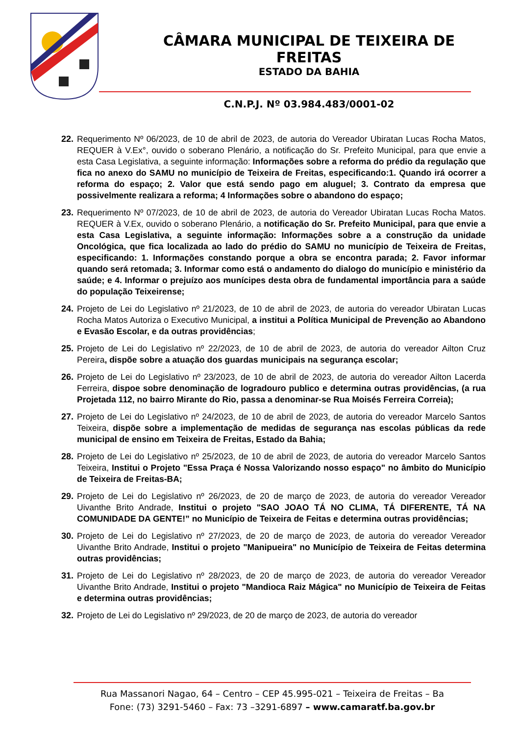CÂMARA MUNICIPAL DE TEIXEIRA DE FREITAS
ESTADO DA BAHIA
C.N.P.J. Nº 03.984.483/0001-02
22.
Requerimento Nº 06/2023, de 10 de abril de 2023, de autoria do Vereador Ubiratan Lucas Rocha Matos, REQUER à V.Ex°, ouvido o soberano Plenário, a notificação do Sr. Prefeito Municipal, para que envie a esta Casa Legislativa, a seguinte informação: Informações sobre a reforma do prédio da regulação que fica no anexo do SAMU no município de Teixeira de Freitas, especificando:1. Quando irá ocorrer a reforma do espaço; 2. Valor que está sendo pago em aluguel; 3. Contrato da empresa que possivelmente realizara a reforma; 4 Informações sobre o abandono do espaço;
23.
Requerimento Nº 07/2023, de 10 de abril de 2023, de autoria do Vereador Ubiratan Lucas Rocha Matos. REQUER à V.Ex, ouvido o soberano Plenário, a notificação do Sr. Prefeito Municipal, para que envie a esta Casa Legislativa, a seguinte informação: Informações sobre a a construção da unidade Oncológica, que fica localizada ao lado do prédio do SAMU no município de Teixeira de Freitas, especificando: 1. Informações constando porque a obra se encontra parada; 2. Favor informar quando será retomada; 3. Informar como está o andamento do dialogo do município e ministério da saúde; e 4. Informar o prejuízo aos munícipes desta obra de fundamental importância para a saúde do população Teixeirense;
24.
Projeto de Lei do Legislativo nº 21/2023, de 10 de abril de 2023, de autoria do vereador Ubiratan Lucas Rocha Matos Autoriza o Executivo Municipal, a institui a Política Municipal de Prevenção ao Abandono e Evasão Escolar, e da outras providências;
25.
Projeto de Lei do Legislativo nº 22/2023, de 10 de abril de 2023, de autoria do vereador Ailton Cruz Pereira, dispõe sobre a atuação dos guardas municipais na segurança escolar;
26.
Projeto de Lei do Legislativo nº 23/2023, de 10 de abril de 2023, de autoria do vereador Ailton Lacerda Ferreira, dispoe sobre denominação de logradouro publico e determina outras providências, (a rua Projetada 112, no bairro Mirante do Rio, passa a denominar-se Rua Moisés Ferreira Correia);
27.
Projeto de Lei do Legislativo nº 24/2023, de 10 de abril de 2023, de autoria do vereador Marcelo Santos Teixeira, dispõe sobre a implementação de medidas de segurança nas escolas públicas da rede municipal de ensino em Teixeira de Freitas, Estado da Bahia;
28.
Projeto de Lei do Legislativo nº 25/2023, de 10 de abril de 2023, de autoria do vereador Marcelo Santos Teixeira, Institui o Projeto "Essa Praça é Nossa Valorizando nosso espaço" no âmbito do Município de Teixeira de Freitas-BA;
29.
Projeto de Lei do Legislativo nº 26/2023, de 20 de março de 2023, de autoria do vereador Vereador Uivanthe Brito Andrade, Institui o projeto "SAO JOAO TÁ NO CLIMA, TÁ DIFERENTE, TÁ NA COMUNIDADE DA GENTE!” no Município de Teixeira de Feitas e determina outras providências;
30.
Projeto de Lei do Legislativo nº 27/2023, de 20 de março de 2023, de autoria do vereador Vereador Uivanthe Brito Andrade, Institui o projeto "Manipueira" no Município de Teixeira de Feitas determina outras providências;
31.
Projeto de Lei do Legislativo nº 28/2023, de 20 de março de 2023, de autoria do vereador Vereador Uivanthe Brito Andrade, Institui o projeto "Mandioca Raiz Mágica" no Município de Teixeira de Feitas e determina outras providências;
32.
Projeto de Lei do Legislativo nº 29/2023, de 20 de março de 2023, de autoria do vereador
Rua Massanori Nagao, 64 – Centro – CEP 45.995-021 – Teixeira de Freitas – Ba
Fone: (73) 3291-5460 – Fax: 73 –3291-6897 – www.camaratf.ba.gov.br